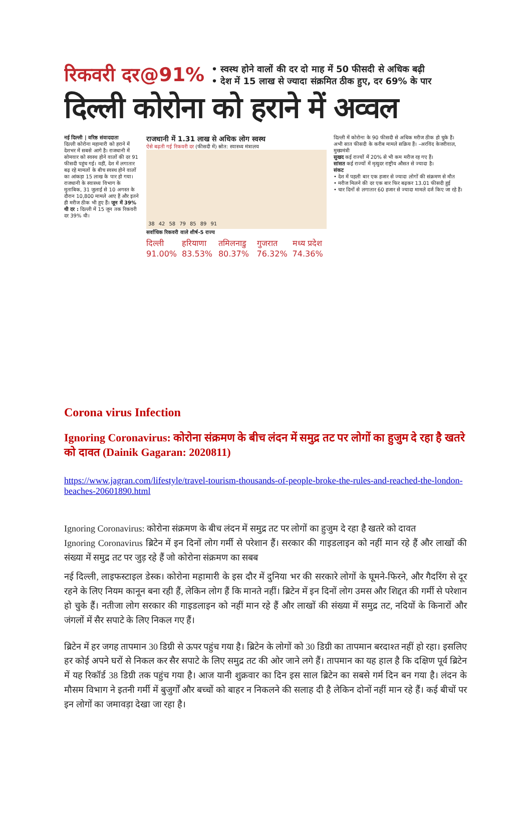रिकवरी दर@91%
• स्वस्थ होने वालों की दर दो माह में 50 फीसदी से अधिक बढ़ी
• देश में 15 लाख से ज्यादा संक्रमित ठीक हुए, दर 69% के पार
दिल्ली कोरोना को हराने में अव्वल
नई दिल्ली | वरिष्ठ संवाददाता
दिल्ली कोरोना महामारी को हराने में देशभर में सबसे आगे है। राजधानी में सोमवार को स्वस्थ होने वालों की दर 91 फीसदी पहुंच गई। वहीं, देश में लगातार बढ़ रहे मामलों के बीच स्वस्थ होने वालों का आंकड़ा 15 लाख के पार हो गया। राजधानी के स्वास्थ्य विभाग के मुताबिक, 31 जुलाई से 10 अगस्त के दौरान 10,800 मामले आए हैं और इतने ही मरीज ठीक भी हुए हैं। जून में 39% थी दर : दिल्ली में 15 जून तक रिकवरी दर 39% थी।
राजधानी में 1.31 लाख से अधिक लोग स्वस्थ
ऐसे बढ़ती गई रिकवरी दर (फीसदी में) स्रोत: स्वास्थ्य मंत्रालय
38 42 58 79 85 89 91
सर्वाधिक रिकवरी वाले शीर्ष-5 राज्य
दिल्ली 91.00% हरियाणा 83.53% तमिलनाडु 80.37% गुजरात 76.32% मध्य प्रदेश 74.36%
दिल्ली में कोरोना के 90 फीसदी से अधिक मरीज ठीक हो चुके हैं। अभी सात फीसदी के करीब मामले सक्रिय हैं। –अरविंद केजरीवाल, मुख्यमंत्री
सुखद कई राज्यों में 20% से भी कम मरीज रह गए हैं।
सांसत कई राज्यों में मृत्युदर राष्ट्रीय औसत से ज्यादा है।
संकट
• देश में पहली बार एक हजार से ज्यादा लोगों की संक्रमण से मौत
• मरीज मिलने की दर एक बार फिर बढ़कर 13.01 फीसदी हुई
• चार दिनों से लगातार 60 हजार से ज्यादा मामले दर्ज किए जा रहे हैं।
Corona virus Infection
Ignoring Coronavirus: कोरोना संक्रमण के बीच लंदन में समुद्र तट पर लोगों का हुजुम दे रहा है खतरे को दावत (Dainik Gagaran: 2020811)
https://www.jagran.com/lifestyle/travel-tourism-thousands-of-people-broke-the-rules-and-reached-the-london-beaches-20601890.html
Ignoring Coronavirus: कोरोना संक्रमण के बीच लंदन में समुद्र तट पर लोगों का हुजुम दे रहा है खतरे को दावत
Ignoring Coronavirus ब्रिटेन में इन दिनों लोग गर्मी से परेशान हैं। सरकार की गाइडलाइन को नहीं मान रहे हैं और लाखों की संख्या में समुद्र तट पर जुड़ रहे हैं जो कोरोना संक्रमण का सबब
नई दिल्ली, लाइफस्टाइल डेस्क। कोरोना महामारी के इस दौर में दुनिया भर की सरकारे लोगों के घूमने-फिरने, और गैदरिंग से दूर रहने के लिए नियम कानून बना रही हैं, लेकिन लोग हैं कि मानते नहीं। ब्रिटेन में इन दिनों लोग उमस और शिद्दत की गर्मी से परेशान हो चुके हैं। नतीजा लोग सरकार की गाइडलाइन को नहीं मान रहे हैं और लाखों की संख्या में समुद्र तट, नदियों के किनारों और जंगलों में सैर सपाटे के लिए निकल गए हैं।
ब्रिटेन में हर जगह तापमान 30 डिग्री से ऊपर पहुंच गया है। ब्रिटेन के लोगों को 30 डिग्री का तापमान बरदाश्त नहीं हो रहा। इसलिए हर कोई अपने घरों से निकल कर सैर सपाटे के लिए समुद्र तट की ओर जाने लगे हैं। तापमान का यह हाल है कि दक्षिण पूर्व ब्रिटेन में यह रिकॉर्ड 38 डिग्री तक पहुंच गया है। आज यानी शुक्रवार का दिन इस साल ब्रिटेन का सबसे गर्म दिन बन गया है। लंदन के मौसम विभाग ने इतनी गर्मी में बुजुर्गों और बच्चों को बाहर न निकलने की सलाह दी है लेकिन दोनों नहीं मान रहे हैं। कई बीचों पर इन लोगों का जमावड़ा देखा जा रहा है।